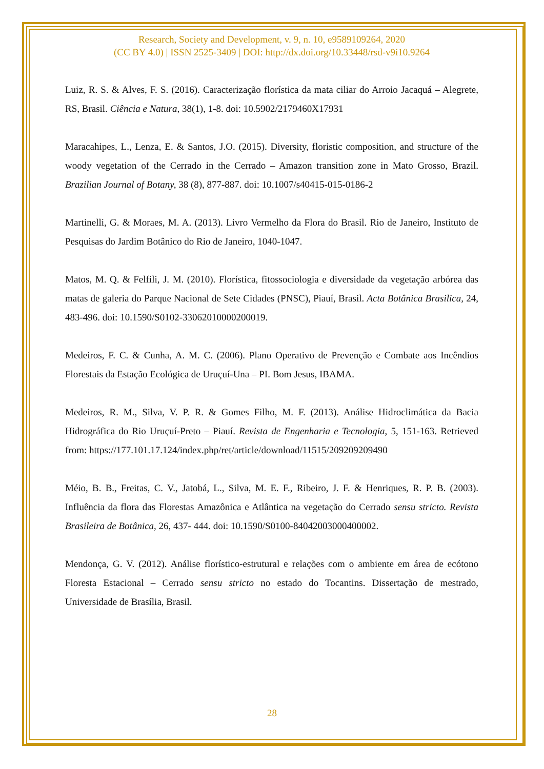Research, Society and Development, v. 9, n. 10, e9589109264, 2020
(CC BY 4.0) | ISSN 2525-3409 | DOI: http://dx.doi.org/10.33448/rsd-v9i10.9264
Luiz, R. S. & Alves, F. S. (2016). Caracterização florística da mata ciliar do Arroio Jacaquá – Alegrete, RS, Brasil. Ciência e Natura, 38(1), 1-8. doi: 10.5902/2179460X17931
Maracahipes, L., Lenza, E. & Santos, J.O. (2015). Diversity, floristic composition, and structure of the woody vegetation of the Cerrado in the Cerrado – Amazon transition zone in Mato Grosso, Brazil. Brazilian Journal of Botany, 38 (8), 877-887. doi: 10.1007/s40415-015-0186-2
Martinelli, G. & Moraes, M. A. (2013). Livro Vermelho da Flora do Brasil. Rio de Janeiro, Instituto de Pesquisas do Jardim Botânico do Rio de Janeiro, 1040-1047.
Matos, M. Q. & Felfili, J. M. (2010). Florística, fitossociologia e diversidade da vegetação arbórea das matas de galeria do Parque Nacional de Sete Cidades (PNSC), Piauí, Brasil. Acta Botânica Brasilica, 24, 483-496. doi: 10.1590/S0102-33062010000200019.
Medeiros, F. C. & Cunha, A. M. C. (2006). Plano Operativo de Prevenção e Combate aos Incêndios Florestais da Estação Ecológica de Uruçuí-Una – PI. Bom Jesus, IBAMA.
Medeiros, R. M., Silva, V. P. R. & Gomes Filho, M. F. (2013). Análise Hidroclimática da Bacia Hidrográfica do Rio Uruçuí-Preto – Piauí. Revista de Engenharia e Tecnologia, 5, 151-163. Retrieved from: https://177.101.17.124/index.php/ret/article/download/11515/209209209490
Méio, B. B., Freitas, C. V., Jatobá, L., Silva, M. E. F., Ribeiro, J. F. & Henriques, R. P. B. (2003). Influência da flora das Florestas Amazônica e Atlântica na vegetação do Cerrado sensu stricto. Revista Brasileira de Botânica, 26, 437- 444. doi: 10.1590/S0100-84042003000400002.
Mendonça, G. V. (2012). Análise florístico-estrutural e relações com o ambiente em área de ecótono Floresta Estacional – Cerrado sensu stricto no estado do Tocantins. Dissertação de mestrado, Universidade de Brasília, Brasil.
28